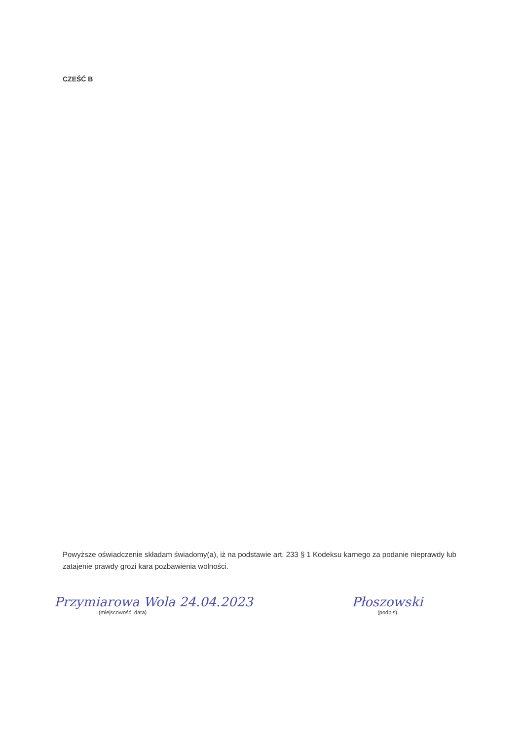CZEŚĆ B
Powyższe oświadczenie składam świadomy(a), iż na podstawie art. 233 § 1 Kodeksu karnego za podanie nieprawdy lub zatajenie prawdy grozi kara pozbawienia wolności.
Przymiarowa Wola 24.04.2023
(miejscowość, data)
Płoszowski
(podpis)